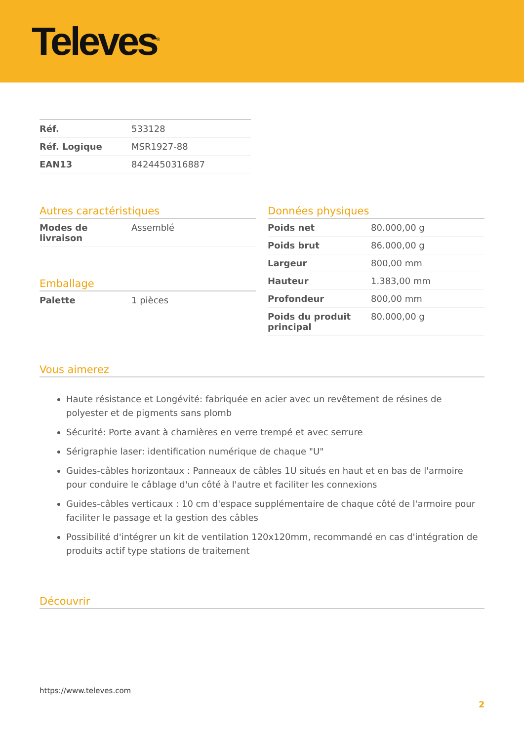Televes<sup>®</sup>
| Réf. | 533128 |
| Réf. Logique | MSR1927-88 |
| EAN13 | 8424450316887 |
Autres caractéristiques
| Modes de livraison | Assemblé |
Emballage
| Palette | 1 pièces |
Données physiques
| Poids net | 80.000,00 g |
| Poids brut | 86.000,00 g |
| Largeur | 800,00 mm |
| Hauteur | 1.383,00 mm |
| Profondeur | 800,00 mm |
| Poids du produit principal | 80.000,00 g |
Vous aimerez
Haute résistance et Longévité: fabriquée en acier avec un revêtement de résines de polyester et de pigments sans plomb
Sécurité: Porte avant à charnières en verre trempé et avec serrure
Sérigraphie laser: identification numérique de chaque "U"
Guides-câbles horizontaux : Panneaux de câbles 1U situés en haut et en bas de l'armoire pour conduire le câblage d'un côté à l'autre et faciliter les connexions
Guides-câbles verticaux : 10 cm d'espace supplémentaire de chaque côté de l'armoire pour faciliter le passage et la gestion des câbles
Possibilité d'intégrer un kit de ventilation 120x120mm, recommandé en cas d'intégration de produits actif type stations de traitement
Découvrir
https://www.televes.com
2